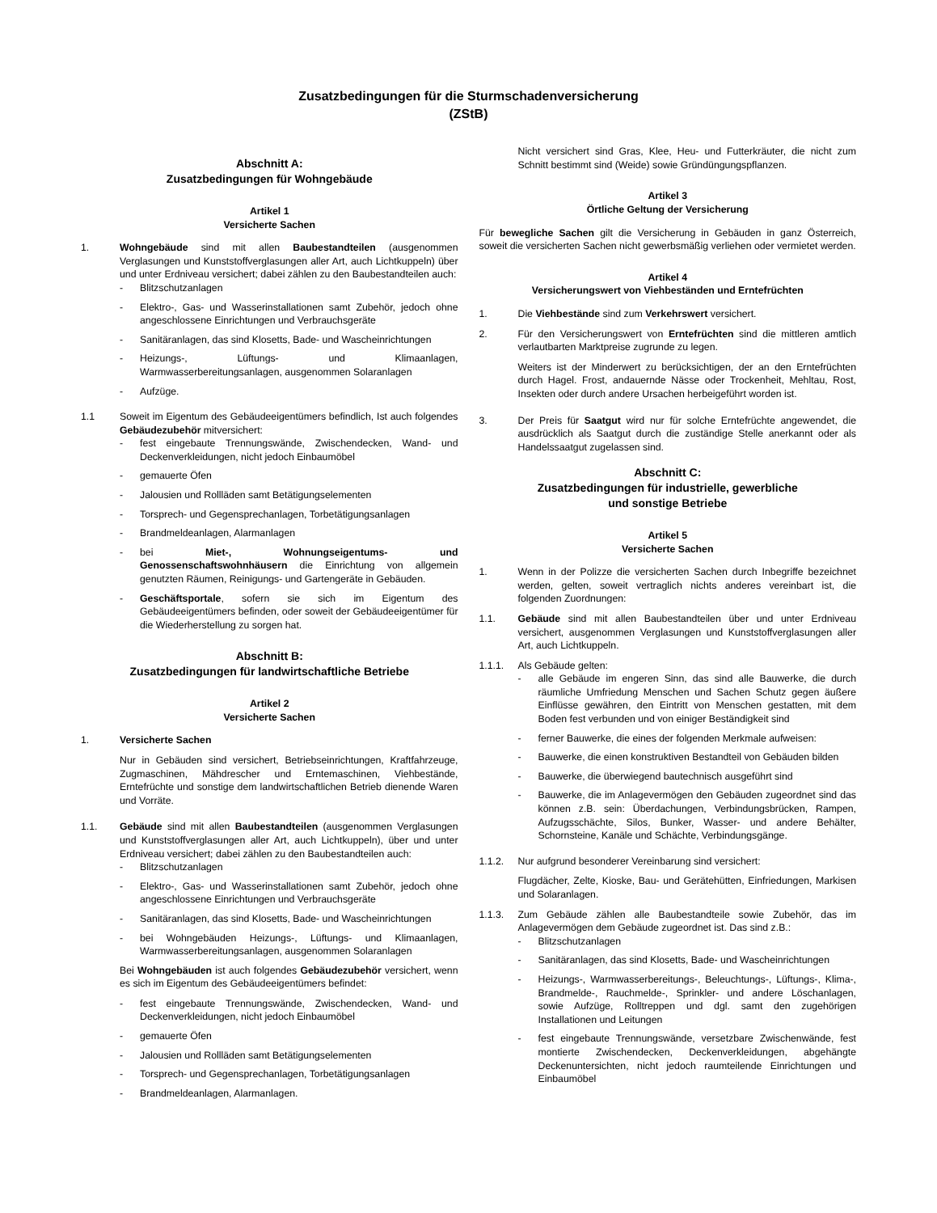Zusatzbedingungen für die Sturmschadenversicherung
(ZStB)
Abschnitt A:
Zusatzbedingungen für Wohngebäude
Artikel 1
Versicherte Sachen
1. Wohngebäude sind mit allen Baubestandteilen (ausgenommen Verglasungen und Kunststoffverglasungen aller Art, auch Lichtkuppeln) über und unter Erdniveau versichert; dabei zählen zu den Baubestandteilen auch:
- Blitzschutzanlagen
- Elektro-, Gas- und Wasserinstallationen samt Zubehör, jedoch ohne angeschlossene Einrichtungen und Verbrauchsgeräte
- Sanitäranlagen, das sind Klosetts, Bade- und Wascheinrichtungen
- Heizungs-, Lüftungs- und Klimaanlagen, Warmwasserbereitungsanlagen, ausgenommen Solaranlagen
- Aufzüge.
1.1 Soweit im Eigentum des Gebäudeeigentümers befindlich, Ist auch folgendes Gebäudezubehör mitversichert:
- fest eingebaute Trennungswände, Zwischendecken, Wand- und Deckenverkleidungen, nicht jedoch Einbaumöbel
- gemauerte Öfen
- Jalousien und Rollläden samt Betätigungselementen
- Torsprech- und Gegensprechanlagen, Torbetätigungsanlagen
- Brandmeldeanlagen, Alarmanlagen
- bei Miet-, Wohnungseigentums- und Genossenschaftswohnhäusern die Einrichtung von allgemein genutzten Räumen, Reinigungs- und Gartengeräte in Gebäuden.
- Geschäftsportale, sofern sie sich im Eigentum des Gebäudeeigentümers befinden, oder soweit der Gebäudeeigentümer für die Wiederherstellung zu sorgen hat.
Abschnitt B:
Zusatzbedingungen für landwirtschaftliche Betriebe
Artikel 2
Versicherte Sachen
1. Versicherte Sachen
Nur in Gebäuden sind versichert, Betriebseinrichtungen, Kraftfahrzeuge, Zugmaschinen, Mähdrescher und Erntemaschinen, Viehbestände, Erntefrüchte und sonstige dem landwirtschaftlichen Betrieb dienende Waren und Vorräte.
1.1. Gebäude sind mit allen Baubestandteilen (ausgenommen Verglasungen und Kunststoffverglasungen aller Art, auch Lichtkuppeln), über und unter Erdniveau versichert; dabei zählen zu den Baubestandteilen auch:
- Blitzschutzanlagen
- Elektro-, Gas- und Wasserinstallationen samt Zubehör, jedoch ohne angeschlossene Einrichtungen und Verbrauchsgeräte
- Sanitäranlagen, das sind Klosetts, Bade- und Wascheinrichtungen
- bei Wohngebäuden Heizungs-, Lüftungs- und Klimaanlagen, Warmwasserbereitungsanlagen, ausgenommen Solaranlagen
Bei Wohngebäuden ist auch folgendes Gebäudezubehör versichert, wenn es sich im Eigentum des Gebäudeeigentümers befindet:
- fest eingebaute Trennungswände, Zwischendecken, Wand- und Deckenverkleidungen, nicht jedoch Einbaumöbel
- gemauerte Öfen
- Jalousien und Rollläden samt Betätigungselementen
- Torsprech- und Gegensprechanlagen, Torbetätigungsanlagen
- Brandmeldeanlagen, Alarmanlagen.
Nicht versichert sind Gras, Klee, Heu- und Futterkräuter, die nicht zum Schnitt bestimmt sind (Weide) sowie Gründüngungspflanzen.
Artikel 3
Örtliche Geltung der Versicherung
Für bewegliche Sachen gilt die Versicherung in Gebäuden in ganz Österreich, soweit die versicherten Sachen nicht gewerbsmäßig verliehen oder vermietet werden.
Artikel 4
Versicherungswert von Viehbeständen und Erntefrüchten
1. Die Viehbestände sind zum Verkehrswert versichert.
2. Für den Versicherungswert von Erntefrüchten sind die mittleren amtlich verlautbarten Marktpreise zugrunde zu legen.
Weiters ist der Minderwert zu berücksichtigen, der an den Erntefrüchten durch Hagel. Frost, andauernde Nässe oder Trockenheit, Mehltau, Rost, Insekten oder durch andere Ursachen herbeigeführt worden ist.
3. Der Preis für Saatgut wird nur für solche Erntefrüchte angewendet, die ausdrücklich als Saatgut durch die zuständige Stelle anerkannt oder als Handelssaatgut zugelassen sind.
Abschnitt C:
Zusatzbedingungen für industrielle, gewerbliche
und sonstige Betriebe
Artikel 5
Versicherte Sachen
1. Wenn in der Polizze die versicherten Sachen durch Inbegriffe bezeichnet werden, gelten, soweit vertraglich nichts anderes vereinbart ist, die folgenden Zuordnungen:
1.1. Gebäude sind mit allen Baubestandteilen über und unter Erdniveau versichert, ausgenommen Verglasungen und Kunststoffverglasungen aller Art, auch Lichtkuppeln.
1.1.1. Als Gebäude gelten:
- alle Gebäude im engeren Sinn, das sind alle Bauwerke, die durch räumliche Umfriedung Menschen und Sachen Schutz gegen äußere Einflüsse gewähren, den Eintritt von Menschen gestatten, mit dem Boden fest verbunden und von einiger Beständigkeit sind
- ferner Bauwerke, die eines der folgenden Merkmale aufweisen:
- Bauwerke, die einen konstruktiven Bestandteil von Gebäuden bilden
- Bauwerke, die überwiegend bautechnisch ausgeführt sind
- Bauwerke, die im Anlagevermögen den Gebäuden zugeordnet sind das können z.B. sein: Überdachungen, Verbindungsbrücken, Rampen, Aufzugsschächte, Silos, Bunker, Wasser- und andere Behälter, Schornsteine, Kanäle und Schächte, Verbindungsgänge.
1.1.2. Nur aufgrund besonderer Vereinbarung sind versichert:
Flugdächer, Zelte, Kioske, Bau- und Gerätehütten, Einfriedungen, Markisen und Solaranlagen.
1.1.3. Zum Gebäude zählen alle Baubestandteile sowie Zubehör, das im Anlagevermögen dem Gebäude zugeordnet ist. Das sind z.B.:
- Blitzschutzanlagen
- Sanitäranlagen, das sind Klosetts, Bade- und Wascheinrichtungen
- Heizungs-, Warmwasserbereitungs-, Beleuchtungs-, Lüftungs-, Klima-, Brandmelde-, Rauchmelde-, Sprinkler- und andere Löschanlagen, sowie Aufzüge, Rolltreppen und dgl. samt den zugehörigen Installationen und Leitungen
- fest eingebaute Trennungswände, versetzbare Zwischenwände, fest montierte Zwischendecken, Deckenverkleidungen, abgehängte Deckenuntersichten, nicht jedoch raumteilende Einrichtungen und Einbaumöbel